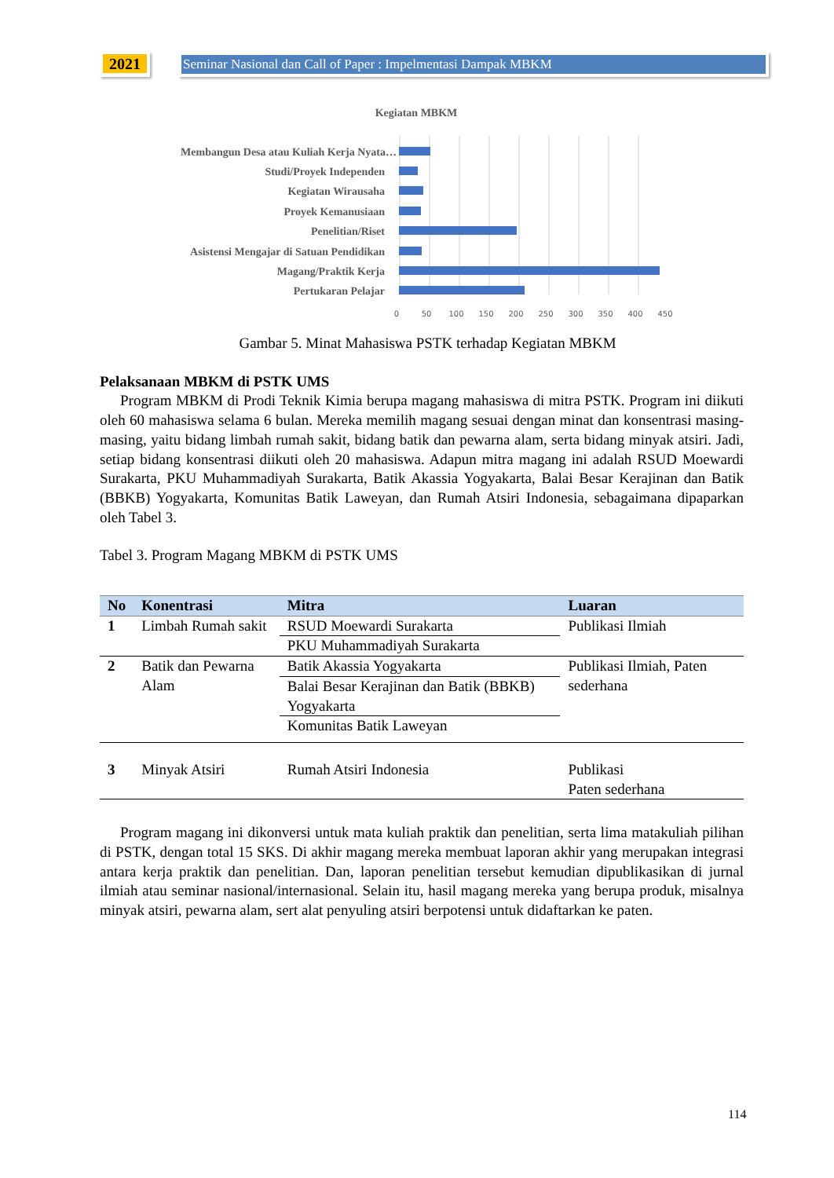2021 Seminar Nasional dan Call of Paper : Impelmentasi Dampak MBKM
Kegiatan MBKM
Membangun Desa atau Kuliah Kerja Nyata…
Studi/Proyek Independen
Kegiatan Wirausaha
Proyek Kemanusiaan
Penelitian/Riset
Asistensi Mengajar di Satuan Pendidikan
Magang/Praktik Kerja
Pertukaran Pelajar
0
50
100
150
200
250
300
350
400
450
Gambar 5. Minat Mahasiswa PSTK terhadap Kegiatan MBKM
Pelaksanaan MBKM di PSTK UMS
Program MBKM di Prodi Teknik Kimia berupa magang mahasiswa di mitra PSTK. Program ini diikuti oleh 60 mahasiswa selama 6 bulan. Mereka memilih magang sesuai dengan minat dan konsentrasi masing-masing, yaitu bidang limbah rumah sakit, bidang batik dan pewarna alam, serta bidang minyak atsiri. Jadi, setiap bidang konsentrasi diikuti oleh 20 mahasiswa. Adapun mitra magang ini adalah RSUD Moewardi Surakarta, PKU Muhammadiyah Surakarta, Batik Akassia Yogyakarta, Balai Besar Kerajinan dan Batik (BBKB) Yogyakarta, Komunitas Batik Laweyan, dan Rumah Atsiri Indonesia, sebagaimana dipaparkan oleh Tabel 3.
Tabel 3. Program Magang MBKM di PSTK UMS
| No | Konentrasi | Mitra | Luaran |
| --- | --- | --- | --- |
| 1 | Limbah Rumah sakit | RSUD Moewardi Surakarta | Publikasi Ilmiah |
| | | PKU Muhammadiyah Surakarta | |
| 2 | Batik dan Pewarna Alam | Batik Akassia Yogyakarta | Publikasi Ilmiah, Paten sederhana |
| | | Balai Besar Kerajinan dan Batik (BBKB) Yogyakarta | |
| | | Komunitas Batik Laweyan | |
| 3 | Minyak Atsiri | Rumah Atsiri Indonesia | Publikasi Paten sederhana |
Program magang ini dikonversi untuk mata kuliah praktik dan penelitian, serta lima matakuliah pilihan di PSTK, dengan total 15 SKS. Di akhir magang mereka membuat laporan akhir yang merupakan integrasi antara kerja praktik dan penelitian. Dan, laporan penelitian tersebut kemudian dipublikasikan di jurnal ilmiah atau seminar nasional/internasional. Selain itu, hasil magang mereka yang berupa produk, misalnya minyak atsiri, pewarna alam, sert alat penyuling atsiri berpotensi untuk didaftarkan ke paten.
114